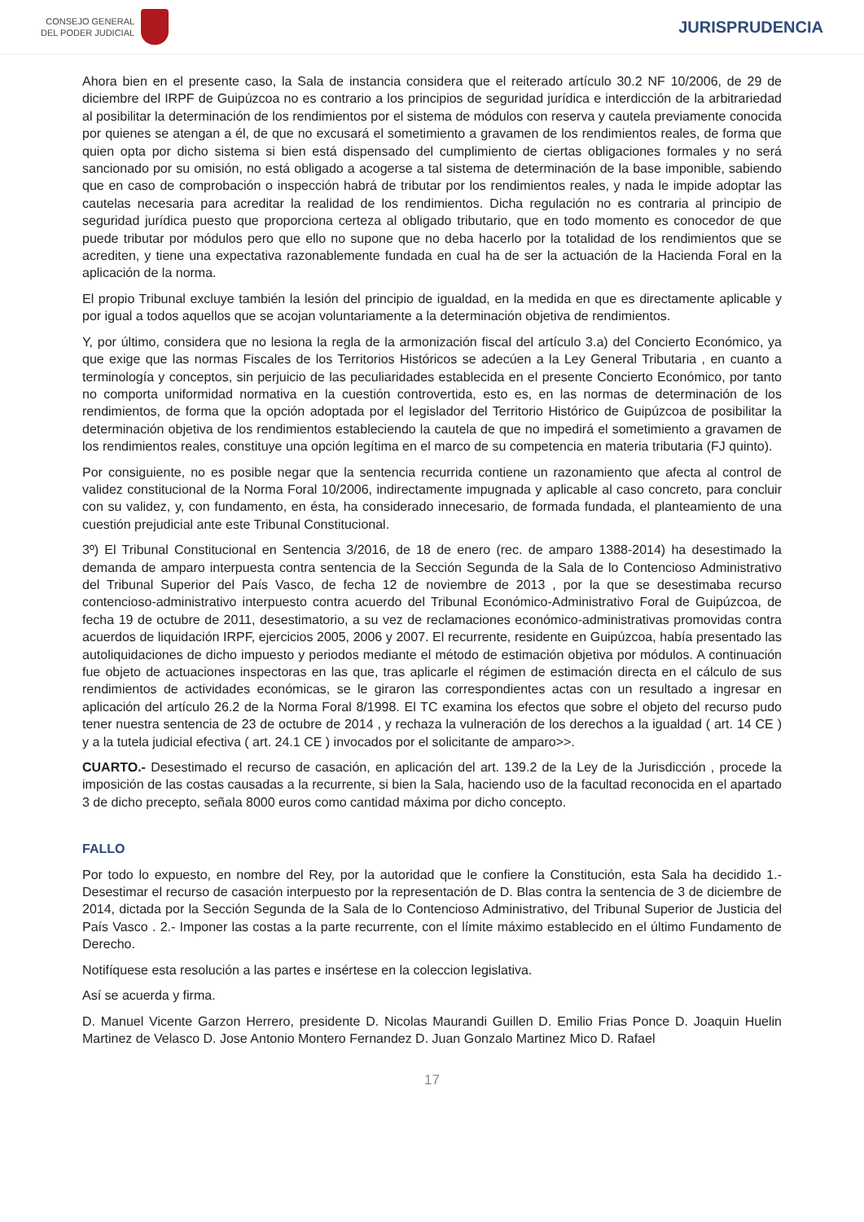CONSEJO GENERAL
DEL PODER JUDICIAL
JURISPRUDENCIA
Ahora bien en el presente caso, la Sala de instancia considera que el reiterado artículo 30.2 NF 10/2006, de 29 de diciembre del IRPF de Guipúzcoa no es contrario a los principios de seguridad jurídica e interdicción de la arbitrariedad al posibilitar la determinación de los rendimientos por el sistema de módulos con reserva y cautela previamente conocida por quienes se atengan a él, de que no excusará el sometimiento a gravamen de los rendimientos reales, de forma que quien opta por dicho sistema si bien está dispensado del cumplimiento de ciertas obligaciones formales y no será sancionado por su omisión, no está obligado a acogerse a tal sistema de determinación de la base imponible, sabiendo que en caso de comprobación o inspección habrá de tributar por los rendimientos reales, y nada le impide adoptar las cautelas necesaria para acreditar la realidad de los rendimientos. Dicha regulación no es contraria al principio de seguridad jurídica puesto que proporciona certeza al obligado tributario, que en todo momento es conocedor de que puede tributar por módulos pero que ello no supone que no deba hacerlo por la totalidad de los rendimientos que se acrediten, y tiene una expectativa razonablemente fundada en cual ha de ser la actuación de la Hacienda Foral en la aplicación de la norma.
El propio Tribunal excluye también la lesión del principio de igualdad, en la medida en que es directamente aplicable y por igual a todos aquellos que se acojan voluntariamente a la determinación objetiva de rendimientos.
Y, por último, considera que no lesiona la regla de la armonización fiscal del artículo 3.a) del Concierto Económico, ya que exige que las normas Fiscales de los Territorios Históricos se adecúen a la Ley General Tributaria , en cuanto a terminología y conceptos, sin perjuicio de las peculiaridades establecida en el presente Concierto Económico, por tanto no comporta uniformidad normativa en la cuestión controvertida, esto es, en las normas de determinación de los rendimientos, de forma que la opción adoptada por el legislador del Territorio Histórico de Guipúzcoa de posibilitar la determinación objetiva de los rendimientos estableciendo la cautela de que no impedirá el sometimiento a gravamen de los rendimientos reales, constituye una opción legítima en el marco de su competencia en materia tributaria (FJ quinto).
Por consiguiente, no es posible negar que la sentencia recurrida contiene un razonamiento que afecta al control de validez constitucional de la Norma Foral 10/2006, indirectamente impugnada y aplicable al caso concreto, para concluir con su validez, y, con fundamento, en ésta, ha considerado innecesario, de formada fundada, el planteamiento de una cuestión prejudicial ante este Tribunal Constitucional.
3º) El Tribunal Constitucional en Sentencia 3/2016, de 18 de enero (rec. de amparo 1388-2014) ha desestimado la demanda de amparo interpuesta contra sentencia de la Sección Segunda de la Sala de lo Contencioso Administrativo del Tribunal Superior del País Vasco, de fecha 12 de noviembre de 2013 , por la que se desestimaba recurso contencioso-administrativo interpuesto contra acuerdo del Tribunal Económico-Administrativo Foral de Guipúzcoa, de fecha 19 de octubre de 2011, desestimatorio, a su vez de reclamaciones económico-administrativas promovidas contra acuerdos de liquidación IRPF, ejercicios 2005, 2006 y 2007. El recurrente, residente en Guipúzcoa, había presentado las autoliquidaciones de dicho impuesto y periodos mediante el método de estimación objetiva por módulos. A continuación fue objeto de actuaciones inspectoras en las que, tras aplicarle el régimen de estimación directa en el cálculo de sus rendimientos de actividades económicas, se le giraron las correspondientes actas con un resultado a ingresar en aplicación del artículo 26.2 de la Norma Foral 8/1998. El TC examina los efectos que sobre el objeto del recurso pudo tener nuestra sentencia de 23 de octubre de 2014 , y rechaza la vulneración de los derechos a la igualdad ( art. 14 CE ) y a la tutela judicial efectiva ( art. 24.1 CE ) invocados por el solicitante de amparo>>.
CUARTO.- Desestimado el recurso de casación, en aplicación del art. 139.2 de la Ley de la Jurisdicción , procede la imposición de las costas causadas a la recurrente, si bien la Sala, haciendo uso de la facultad reconocida en el apartado 3 de dicho precepto, señala 8000 euros como cantidad máxima por dicho concepto.
FALLO
Por todo lo expuesto, en nombre del Rey, por la autoridad que le confiere la Constitución, esta Sala ha decidido 1.- Desestimar el recurso de casación interpuesto por la representación de D. Blas contra la sentencia de 3 de diciembre de 2014, dictada por la Sección Segunda de la Sala de lo Contencioso Administrativo, del Tribunal Superior de Justicia del País Vasco . 2.- Imponer las costas a la parte recurrente, con el límite máximo establecido en el último Fundamento de Derecho.
Notifíquese esta resolución a las partes e insértese en la coleccion legislativa.
Así se acuerda y firma.
D. Manuel Vicente Garzon Herrero, presidente D. Nicolas Maurandi Guillen D. Emilio Frias Ponce D. Joaquin Huelin Martinez de Velasco D. Jose Antonio Montero Fernandez D. Juan Gonzalo Martinez Mico D. Rafael
17